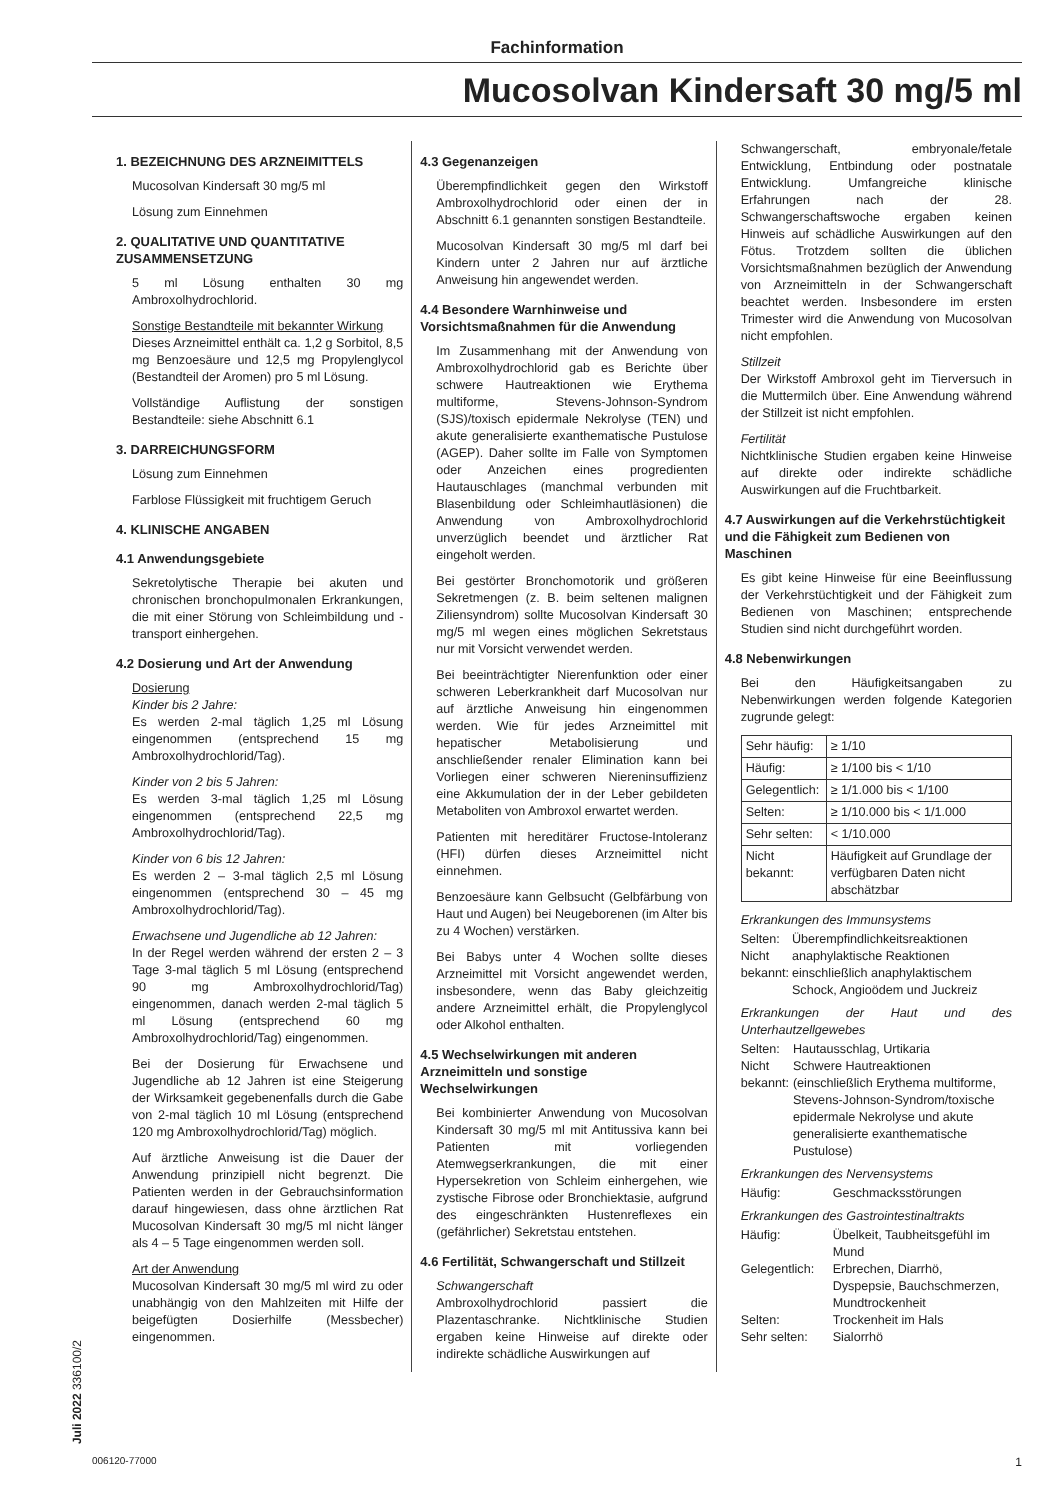Fachinformation
Mucosolvan Kindersaft 30 mg/5 ml
Juli 2022 336100/2
1. BEZEICHNUNG DES ARZNEIMITTELS
Mucosolvan Kindersaft 30 mg/5 ml
Lösung zum Einnehmen
2. QUALITATIVE UND QUANTITATIVE ZUSAMMENSETZUNG
5 ml Lösung enthalten 30 mg Ambroxolhydrochlorid.
Sonstige Bestandteile mit bekannter Wirkung
Dieses Arzneimittel enthält ca. 1,2 g Sorbitol, 8,5 mg Benzoesäure und 12,5 mg Propylenglycol (Bestandteil der Aromen) pro 5 ml Lösung.
Vollständige Auflistung der sonstigen Bestandteile: siehe Abschnitt 6.1
3. DARREICHUNGSFORM
Lösung zum Einnehmen
Farblose Flüssigkeit mit fruchtigem Geruch
4. KLINISCHE ANGABEN
4.1 Anwendungsgebiete
Sekretolytische Therapie bei akuten und chronischen bronchopulmonalen Erkrankungen, die mit einer Störung von Schleimbildung und -transport einhergehen.
4.2 Dosierung und Art der Anwendung
Dosierung
Kinder bis 2 Jahre:
Es werden 2-mal täglich 1,25 ml Lösung eingenommen (entsprechend 15 mg Ambroxolhydrochlorid/Tag).
Kinder von 2 bis 5 Jahren:
Es werden 3-mal täglich 1,25 ml Lösung eingenommen (entsprechend 22,5 mg Ambroxolhydrochlorid/Tag).
Kinder von 6 bis 12 Jahren:
Es werden 2 – 3-mal täglich 2,5 ml Lösung eingenommen (entsprechend 30 – 45 mg Ambroxolhydrochlorid/Tag).
Erwachsene und Jugendliche ab 12 Jahren:
In der Regel werden während der ersten 2 – 3 Tage 3-mal täglich 5 ml Lösung (entsprechend 90 mg Ambroxolhydrochlorid/Tag) eingenommen, danach werden 2-mal täglich 5 ml Lösung (entsprechend 60 mg Ambroxolhydrochlorid/Tag) eingenommen.
Bei der Dosierung für Erwachsene und Jugendliche ab 12 Jahren ist eine Steigerung der Wirksamkeit gegebenenfalls durch die Gabe von 2-mal täglich 10 ml Lösung (entsprechend 120 mg Ambroxolhydrochlorid/Tag) möglich.
Auf ärztliche Anweisung ist die Dauer der Anwendung prinzipiell nicht begrenzt. Die Patienten werden in der Gebrauchsinformation darauf hingewiesen, dass ohne ärztlichen Rat Mucosolvan Kindersaft 30 mg/5 ml nicht länger als 4 – 5 Tage eingenommen werden soll.
Art der Anwendung
Mucosolvan Kindersaft 30 mg/5 ml wird zu oder unabhängig von den Mahlzeiten mit Hilfe der beigefügten Dosierhilfe (Messbecher) eingenommen.
4.3 Gegenanzeigen
Überempfindlichkeit gegen den Wirkstoff Ambroxolhydrochlorid oder einen der in Abschnitt 6.1 genannten sonstigen Bestandteile.
Mucosolvan Kindersaft 30 mg/5 ml darf bei Kindern unter 2 Jahren nur auf ärztliche Anweisung hin angewendet werden.
4.4 Besondere Warnhinweise und Vorsichtsmaßnahmen für die Anwendung
Im Zusammenhang mit der Anwendung von Ambroxolhydrochlorid gab es Berichte über schwere Hautreaktionen wie Erythema multiforme, Stevens-Johnson-Syndrom (SJS)/toxisch epidermale Nekrolyse (TEN) und akute generalisierte exanthematische Pustulose (AGEP). Daher sollte im Falle von Symptomen oder Anzeichen eines progredienten Hautauschlages (manchmal verbunden mit Blasenbildung oder Schleimhautläsionen) die Anwendung von Ambroxolhydrochlorid unverzüglich beendet und ärztlicher Rat eingeholt werden.
Bei gestörter Bronchomotorik und größeren Sekretmengen (z. B. beim seltenen malignen Ziliensyndrom) sollte Mucosolvan Kindersaft 30 mg/5 ml wegen eines möglichen Sekretstaus nur mit Vorsicht verwendet werden.
Bei beeinträchtigter Nierenfunktion oder einer schweren Leberkrankheit darf Mucosolvan nur auf ärztliche Anweisung hin eingenommen werden. Wie für jedes Arzneimittel mit hepatischer Metabolisierung und anschließender renaler Elimination kann bei Vorliegen einer schweren Niereninsuffizienz eine Akkumulation der in der Leber gebildeten Metaboliten von Ambroxol erwartet werden.
Patienten mit hereditärer Fructose-Intoleranz (HFI) dürfen dieses Arzneimittel nicht einnehmen.
Benzoesäure kann Gelbsucht (Gelbfärbung von Haut und Augen) bei Neugeborenen (im Alter bis zu 4 Wochen) verstärken.
Bei Babys unter 4 Wochen sollte dieses Arzneimittel mit Vorsicht angewendet werden, insbesondere, wenn das Baby gleichzeitig andere Arzneimittel erhält, die Propylenglycol oder Alkohol enthalten.
4.5 Wechselwirkungen mit anderen Arzneimitteln und sonstige Wechselwirkungen
Bei kombinierter Anwendung von Mucosolvan Kindersaft 30 mg/5 ml mit Antitussiva kann bei Patienten mit vorliegenden Atemwegserkrankungen, die mit einer Hypersekretion von Schleim einhergehen, wie zystische Fibrose oder Bronchiektasie, aufgrund des eingeschränkten Hustenreflexes ein (gefährlicher) Sekretstau entstehen.
4.6 Fertilität, Schwangerschaft und Stillzeit
Schwangerschaft
Ambroxolhydrochlorid passiert die Plazentaschranke. Nichtklinische Studien ergaben keine Hinweise auf direkte oder indirekte schädliche Auswirkungen auf
Schwangerschaft, embryonale/fetale Entwicklung, Entbindung oder postnatale Entwicklung. Umfangreiche klinische Erfahrungen nach der 28. Schwangerschaftswoche ergaben keinen Hinweis auf schädliche Auswirkungen auf den Fötus. Trotzdem sollten die üblichen Vorsichtsmaßnahmen bezüglich der Anwendung von Arzneimitteln in der Schwangerschaft beachtet werden. Insbesondere im ersten Trimester wird die Anwendung von Mucosolvan nicht empfohlen.
Stillzeit
Der Wirkstoff Ambroxol geht im Tierversuch in die Muttermilch über. Eine Anwendung während der Stillzeit ist nicht empfohlen.
Fertilität
Nichtklinische Studien ergaben keine Hinweise auf direkte oder indirekte schädliche Auswirkungen auf die Fruchtbarkeit.
4.7 Auswirkungen auf die Verkehrstüchtigkeit und die Fähigkeit zum Bedienen von Maschinen
Es gibt keine Hinweise für eine Beeinflussung der Verkehrstüchtigkeit und der Fähigkeit zum Bedienen von Maschinen; entsprechende Studien sind nicht durchgeführt worden.
4.8 Nebenwirkungen
Bei den Häufigkeitsangaben zu Nebenwirkungen werden folgende Kategorien zugrunde gelegt:
| Sehr häufig: | ≥ 1/10 |
| Häufig: | ≥ 1/100 bis < 1/10 |
| Gelegentlich: | ≥ 1/1.000 bis < 1/100 |
| Selten: | ≥ 1/10.000 bis < 1/1.000 |
| Sehr selten: | < 1/10.000 |
| Nicht bekannt: | Häufigkeit auf Grundlage der verfügbaren Daten nicht abschätzbar |
Erkrankungen des Immunsystems
| Selten: | Überempfindlichkeitsreaktionen |
| Nicht bekannt: | anaphylaktische Reaktionen einschließlich anaphylaktischem Schock, Angioödem und Juckreiz |
Erkrankungen der Haut und des Unterhautzellgewebes
| Selten: | Hautausschlag, Urtikaria |
| Nicht bekannt: | Schwere Hautreaktionen (einschließlich Erythema multiforme, Stevens-Johnson-Syndrom/toxische epidermale Nekrolyse und akute generalisierte exanthematische Pustulose) |
Erkrankungen des Nervensystems
| Häufig: | Geschmacksstörungen |
Erkrankungen des Gastrointestinaltrakts
| Häufig: | Übelkeit, Taubheitsgefühl im Mund |
| Gelegentlich: | Erbrechen, Diarrhö, Dyspepsie, Bauchschmerzen, Mundtrockenheit |
| Selten: | Trockenheit im Hals |
| Sehr selten: | Sialorrhö |
006120-77000 1